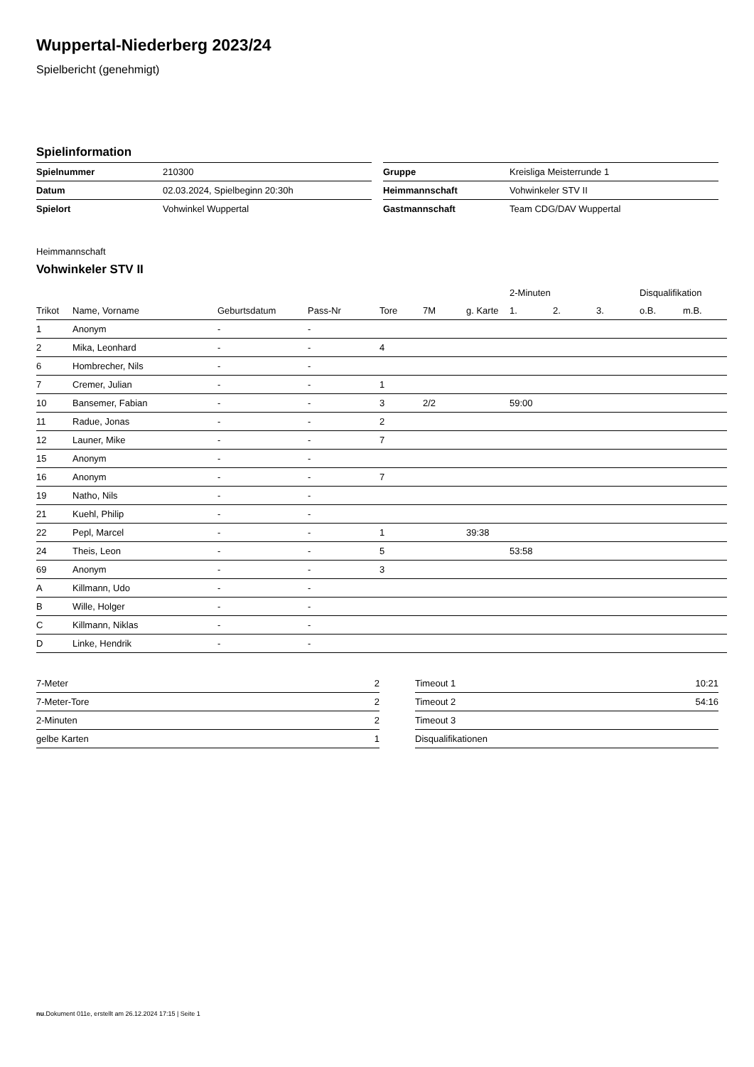Wuppertal-Niederberg 2023/24
Spielbericht (genehmigt)
Spielinformation
| Spielnummer | 210300 |
| Datum | 02.03.2024, Spielbeginn 20:30h |
| Spielort | Vohwinkel Wuppertal |
| Gruppe | Kreisliga Meisterrunde 1 |
| Heimmannschaft | Vohwinkeler STV II |
| Gastmannschaft | Team CDG/DAV Wuppertal |
Heimmannschaft
Vohwinkeler STV II
| | | | | | | | 2-Minuten | | | Disqualifikation | |
| --- | --- | --- | --- | --- | --- | --- | --- | --- | --- | --- | --- |
| Trikot | Name, Vorname | Geburtsdatum | Pass-Nr | Tore | 7M | g. Karte | 1. | 2. | 3. | o.B. | m.B. |
| 1 | Anonym | - | - | | | | | | | | |
| 2 | Mika, Leonhard | - | - | 4 | | | | | | | |
| 6 | Hombrecher, Nils | - | - | | | | | | | | |
| 7 | Cremer, Julian | - | - | 1 | | | | | | | |
| 10 | Bansemer, Fabian | - | - | 3 | 2/2 | | 59:00 | | | | |
| 11 | Radue, Jonas | - | - | 2 | | | | | | | |
| 12 | Launer, Mike | - | - | 7 | | | | | | | |
| 15 | Anonym | - | - | | | | | | | | |
| 16 | Anonym | - | - | 7 | | | | | | | |
| 19 | Natho, Nils | - | - | | | | | | | | |
| 21 | Kuehl, Philip | - | - | | | | | | | | |
| 22 | Pepl, Marcel | - | - | 1 | | 39:38 | | | | | |
| 24 | Theis, Leon | - | - | 5 | | | 53:58 | | | | |
| 69 | Anonym | - | - | 3 | | | | | | | |
| A | Killmann, Udo | - | - | | | | | | | | |
| B | Wille, Holger | - | - | | | | | | | | |
| C | Killmann, Niklas | - | - | | | | | | | | |
| D | Linke, Hendrik | - | - | | | | | | | | |
| 7-Meter | 2 |
| 7-Meter-Tore | 2 |
| 2-Minuten | 2 |
| gelbe Karten | 1 |
| Timeout 1 | 10:21 |
| Timeout 2 | 54:16 |
| Timeout 3 | |
| Disqualifikationen | |
nu.Dokument 011e, erstellt am 26.12.2024 17:15 | Seite 1